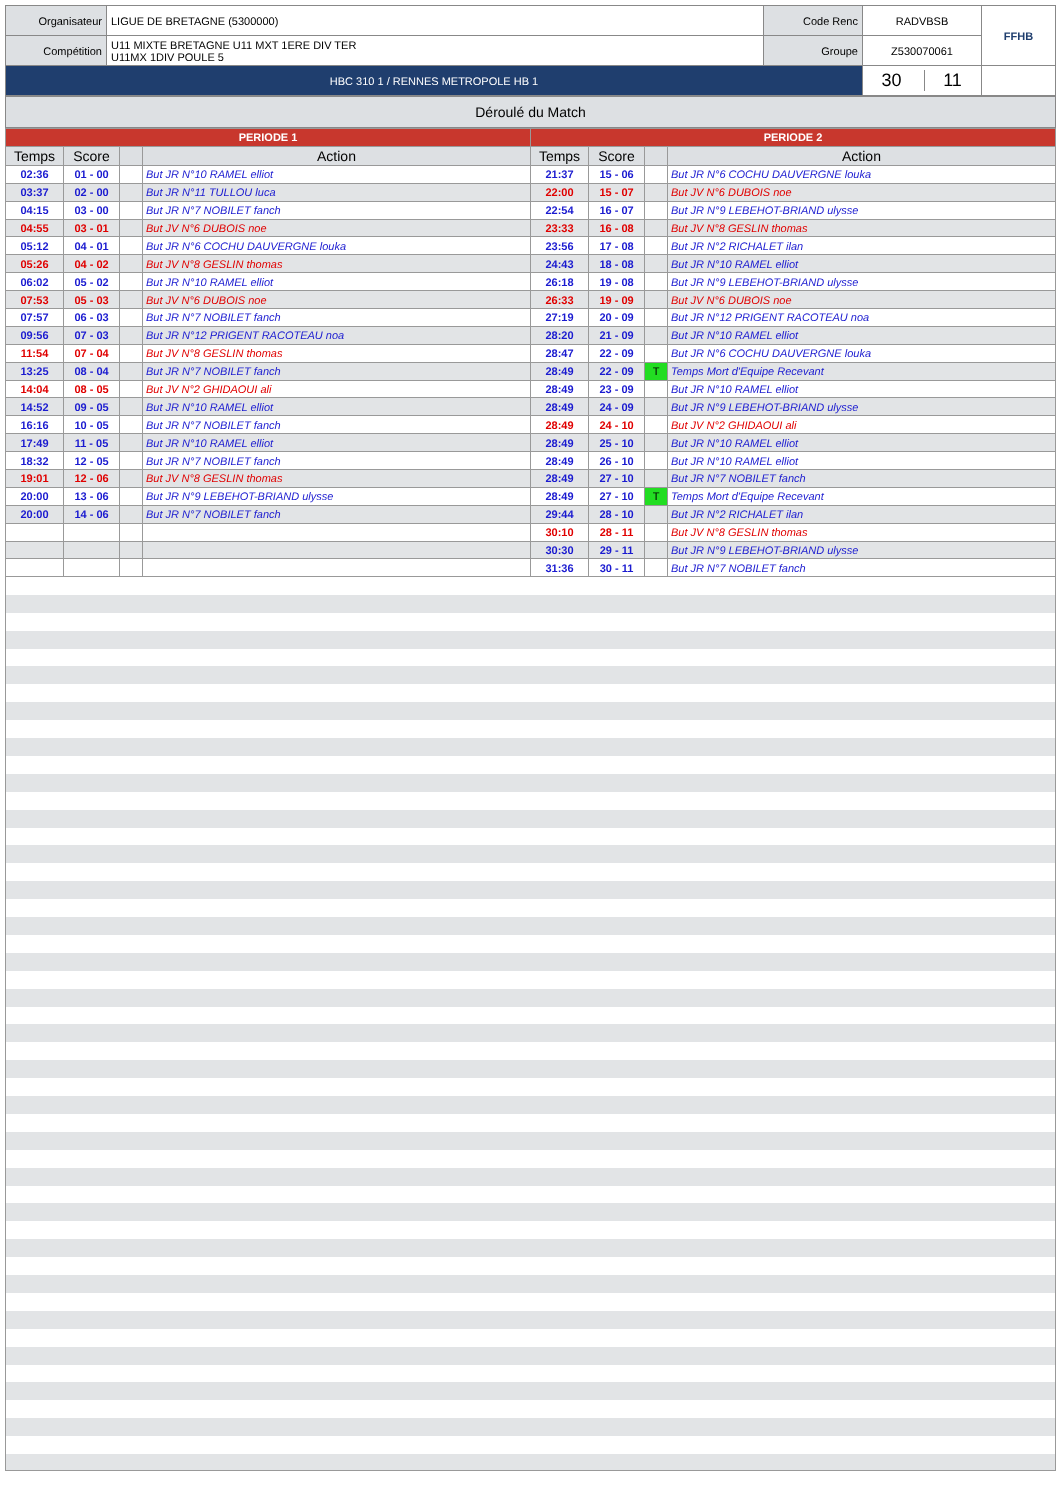| Organisateur | LIGUE DE BRETAGNE (5300000) | Code Renc | RADVBSB | FFHB |
| Compétition | U11 MIXTE BRETAGNE U11 MXT 1ERE DIV TER U11MX 1DIV POULE 5 | Groupe | Z530070061 | |
| HBC 310 1 / RENNES METROPOLE HB 1 | | | 30 11 | |
Déroulé du Match
| PERIODE 1 | | | | PERIODE 2 | | | |
| Temps | Score | | Action | Temps | Score | | Action |
| 02:36 | 01 - 00 | | But JR N°10 RAMEL elliot | 21:37 | 15 - 06 | | But JR N°6 COCHU DAUVERGNE louka |
| 03:37 | 02 - 00 | | But JR N°11 TULLOU luca | 22:00 | 15 - 07 | | But JV N°6 DUBOIS noe |
| 04:15 | 03 - 00 | | But JR N°7 NOBILET fanch | 22:54 | 16 - 07 | | But JR N°9 LEBEHOT-BRIAND ulysse |
| 04:55 | 03 - 01 | | But JV N°6 DUBOIS noe | 23:33 | 16 - 08 | | But JV N°8 GESLIN thomas |
| 05:12 | 04 - 01 | | But JR N°6 COCHU DAUVERGNE louka | 23:56 | 17 - 08 | | But JR N°2 RICHALET ilan |
| 05:26 | 04 - 02 | | But JV N°8 GESLIN thomas | 24:43 | 18 - 08 | | But JR N°10 RAMEL elliot |
| 06:02 | 05 - 02 | | But JR N°10 RAMEL elliot | 26:18 | 19 - 08 | | But JR N°9 LEBEHOT-BRIAND ulysse |
| 07:53 | 05 - 03 | | But JV N°6 DUBOIS noe | 26:33 | 19 - 09 | | But JV N°6 DUBOIS noe |
| 07:57 | 06 - 03 | | But JR N°7 NOBILET fanch | 27:19 | 20 - 09 | | But JR N°12 PRIGENT RACOTEAU noa |
| 09:56 | 07 - 03 | | But JR N°12 PRIGENT RACOTEAU noa | 28:20 | 21 - 09 | | But JR N°10 RAMEL elliot |
| 11:54 | 07 - 04 | | But JV N°8 GESLIN thomas | 28:47 | 22 - 09 | | But JR N°6 COCHU DAUVERGNE louka |
| 13:25 | 08 - 04 | | But JR N°7 NOBILET fanch | 28:49 | 22 - 09 | T | Temps Mort d'Equipe Recevant |
| 14:04 | 08 - 05 | | But JV N°2 GHIDAOUI ali | 28:49 | 23 - 09 | | But JR N°10 RAMEL elliot |
| 14:52 | 09 - 05 | | But JR N°10 RAMEL elliot | 28:49 | 24 - 09 | | But JR N°9 LEBEHOT-BRIAND ulysse |
| 16:16 | 10 - 05 | | But JR N°7 NOBILET fanch | 28:49 | 24 - 10 | | But JV N°2 GHIDAOUI ali |
| 17:49 | 11 - 05 | | But JR N°10 RAMEL elliot | 28:49 | 25 - 10 | | But JR N°10 RAMEL elliot |
| 18:32 | 12 - 05 | | But JR N°7 NOBILET fanch | 28:49 | 26 - 10 | | But JR N°10 RAMEL elliot |
| 19:01 | 12 - 06 | | But JV N°8 GESLIN thomas | 28:49 | 27 - 10 | | But JR N°7 NOBILET fanch |
| 20:00 | 13 - 06 | | But JR N°9 LEBEHOT-BRIAND ulysse | 28:49 | 27 - 10 | T | Temps Mort d'Equipe Recevant |
| 20:00 | 14 - 06 | | But JR N°7 NOBILET fanch | 29:44 | 28 - 10 | | But JR N°2 RICHALET ilan |
| | | | | 30:10 | 28 - 11 | | But JV N°8 GESLIN thomas |
| | | | | 30:30 | 29 - 11 | | But JR N°9 LEBEHOT-BRIAND ulysse |
| | | | | 31:36 | 30 - 11 | | But JR N°7 NOBILET fanch |